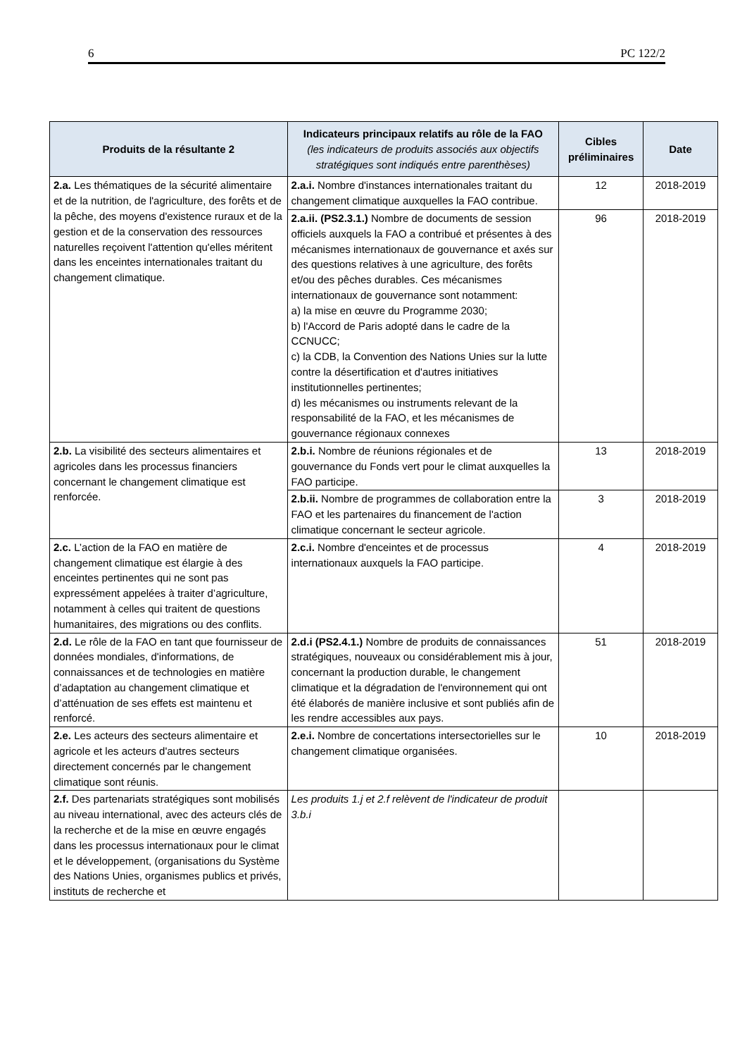6 PC 122/2
| Produits de la résultante 2 | Indicateurs principaux relatifs au rôle de la FAO (les indicateurs de produits associés aux objectifs stratégiques sont indiqués entre parenthèses) | Cibles préliminaires | Date |
| --- | --- | --- | --- |
| 2.a. Les thématiques de la sécurité alimentaire et de la nutrition, de l'agriculture, des forêts et de la pêche, des moyens d'existence ruraux et de la gestion et de la conservation des ressources naturelles reçoivent l'attention qu'elles méritent dans les enceintes internationales traitant du changement climatique. | 2.a.i. Nombre d'instances internationales traitant du changement climatique auxquelles la FAO contribue. | 12 | 2018-2019 |
| | 2.a.ii. (PS2.3.1.) Nombre de documents de session officiels auxquels la FAO a contribué et présentes à des mécanismes internationaux de gouvernance et axés sur des questions relatives à une agriculture, des forêts et/ou des pêches durables. Ces mécanismes internationaux de gouvernance sont notamment: a) la mise en œuvre du Programme 2030; b) l'Accord de Paris adopté dans le cadre de la CCNUCC; c) la CDB, la Convention des Nations Unies sur la lutte contre la désertification et d'autres initiatives institutionnelles pertinentes; d) les mécanismes ou instruments relevant de la responsabilité de la FAO, et les mécanismes de gouvernance régionaux connexes | 96 | 2018-2019 |
| 2.b. La visibilité des secteurs alimentaires et agricoles dans les processus financiers concernant le changement climatique est renforcée. | 2.b.i. Nombre de réunions régionales et de gouvernance du Fonds vert pour le climat auxquelles la FAO participe. | 13 | 2018-2019 |
| | 2.b.ii. Nombre de programmes de collaboration entre la FAO et les partenaires du financement de l'action climatique concernant le secteur agricole. | 3 | 2018-2019 |
| 2.c. L’action de la FAO en matière de changement climatique est élargie à des enceintes pertinentes qui ne sont pas expressément appelées à traiter d’agriculture, notamment à celles qui traitent de questions humanitaires, des migrations ou des conflits. | 2.c.i. Nombre d'enceintes et de processus internationaux auxquels la FAO participe. | 4 | 2018-2019 |
| 2.d. Le rôle de la FAO en tant que fournisseur de données mondiales, d'informations, de connaissances et de technologies en matière d’adaptation au changement climatique et d’atténuation de ses effets est maintenu et renforcé. | 2.d.i (PS2.4.1.) Nombre de produits de connaissances stratégiques, nouveaux ou considérablement mis à jour, concernant la production durable, le changement climatique et la dégradation de l'environnement qui ont été élaborés de manière inclusive et sont publiés afin de les rendre accessibles aux pays. | 51 | 2018-2019 |
| 2.e. Les acteurs des secteurs alimentaire et agricole et les acteurs d'autres secteurs directement concernés par le changement climatique sont réunis. | 2.e.i. Nombre de concertations intersectorielles sur le changement climatique organisées. | 10 | 2018-2019 |
| 2.f. Des partenariats stratégiques sont mobilisés au niveau international, avec des acteurs clés de la recherche et de la mise en œuvre engagés dans les processus internationaux pour le climat et le développement, (organisations du Système des Nations Unies, organismes publics et privés, instituts de recherche et | Les produits 1.j et 2.f relèvent de l'indicateur de produit 3.b.i | | |